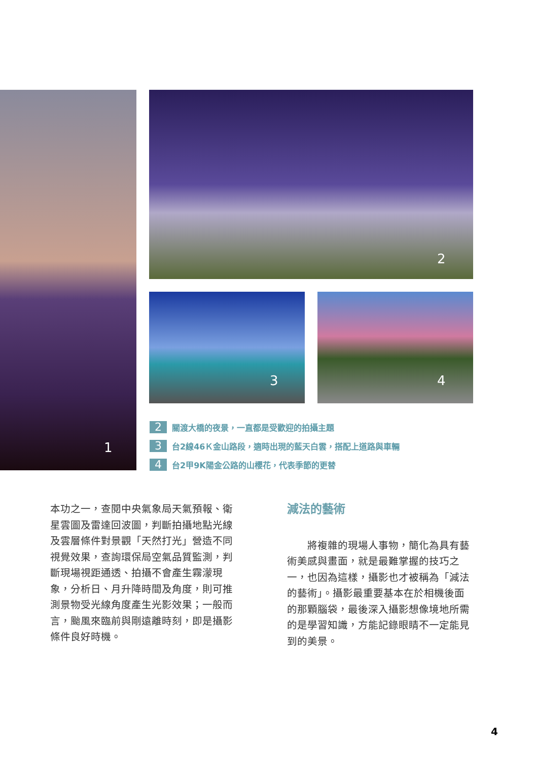1 2
3 4
2 關渡大橋的夜景，一直都是受歡迎的拍攝主題
3 台2線46Ｋ金山路段，適時出現的藍天白雲，搭配上道路與車輛
4 台2甲9K陽金公路的山櫻花，代表季節的更替
本功之一，查閱中央氣象局天氣預報、衛星雲圖及雷達回波圖，判斷拍攝地點光線及雲層條件對景觀「天然打光」營造不同視覺效果，查詢環保局空氣品質監測，判斷現場視距通透、拍攝不會產生霧濛現象，分析日、月升降時間及角度，則可推測景物受光線角度產生光影效果；一般而言，颱風來臨前與剛遠離時刻，即是攝影條件良好時機。
減法的藝術
　　將複雜的現場人事物，簡化為具有藝術美感與畫面，就是最難掌握的技巧之一，也因為這樣，攝影也才被稱為「減法的藝術」。攝影最重要基本在於相機後面的那顆腦袋，最後深入攝影想像境地所需的是學習知識，方能記錄眼睛不一定能見到的美景。
4